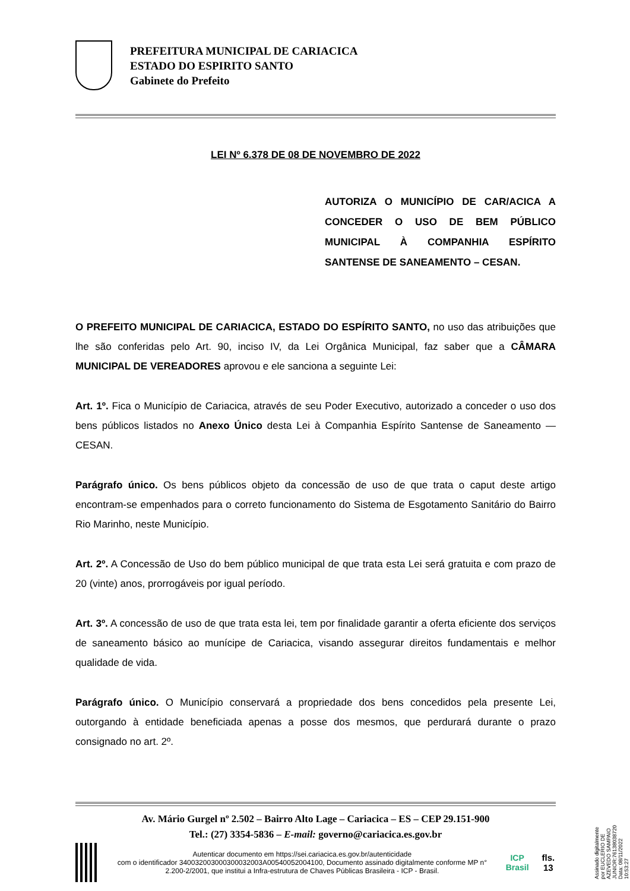PREFEITURA MUNICIPAL DE CARIACICA
ESTADO DO ESPIRITO SANTO
Gabinete do Prefeito
LEI Nº 6.378 DE 08 DE NOVEMBRO DE 2022
AUTORIZA O MUNICÍPIO DE CAR/ACICA A CONCEDER O USO DE BEM PÚBLICO MUNICIPAL À COMPANHIA ESPÍRITO SANTENSE DE SANEAMENTO – CESAN.
O PREFEITO MUNICIPAL DE CARIACICA, ESTADO DO ESPÍRITO SANTO, no uso das atribuições que lhe são conferidas pelo Art. 90, inciso IV, da Lei Orgânica Municipal, faz saber que a CÂMARA MUNICIPAL DE VEREADORES aprovou e ele sanciona a seguinte Lei:
Art. 1º. Fica o Município de Cariacica, através de seu Poder Executivo, autorizado a conceder o uso dos bens públicos listados no Anexo Único desta Lei à Companhia Espírito Santense de Saneamento — CESAN.
Parágrafo único. Os bens públicos objeto da concessão de uso de que trata o caput deste artigo encontram-se empenhados para o correto funcionamento do Sistema de Esgotamento Sanitário do Bairro Rio Marinho, neste Município.
Art. 2º. A Concessão de Uso do bem público municipal de que trata esta Lei será gratuita e com prazo de 20 (vinte) anos, prorrogáveis por igual período.
Art. 3º. A concessão de uso de que trata esta lei, tem por finalidade garantir a oferta eficiente dos serviços de saneamento básico ao munícipe de Cariacica, visando assegurar direitos fundamentais e melhor qualidade de vida.
Parágrafo único. O Município conservará a propriedade dos bens concedidos pela presente Lei, outorgando à entidade beneficiada apenas a posse dos mesmos, que perdurará durante o prazo consignado no art. 2º.
Av. Mário Gurgel nº 2.502 – Bairro Alto Lage – Cariacica – ES – CEP 29.151-900
Tel.: (27) 3354-5836 – E-mail: governo@cariacica.es.gov.br
Autenticar documento em https://sei.cariacica.es.gov.br/autenticidade
com o identificador 340032003000300032003A00540052004100, Documento assinado digitalmente conforme MP n° 2.200-2/2001, que institui a Infra-estrutura de Chaves Públicas Brasileira - ICP - Brasil.
ICP Brasil fls. 13
Assinado digitalmente por EUCLERIO DE
AZEVEDO SAMPAIO JUNIOR:76138038720
Data: 08/11/2022 10:53:27